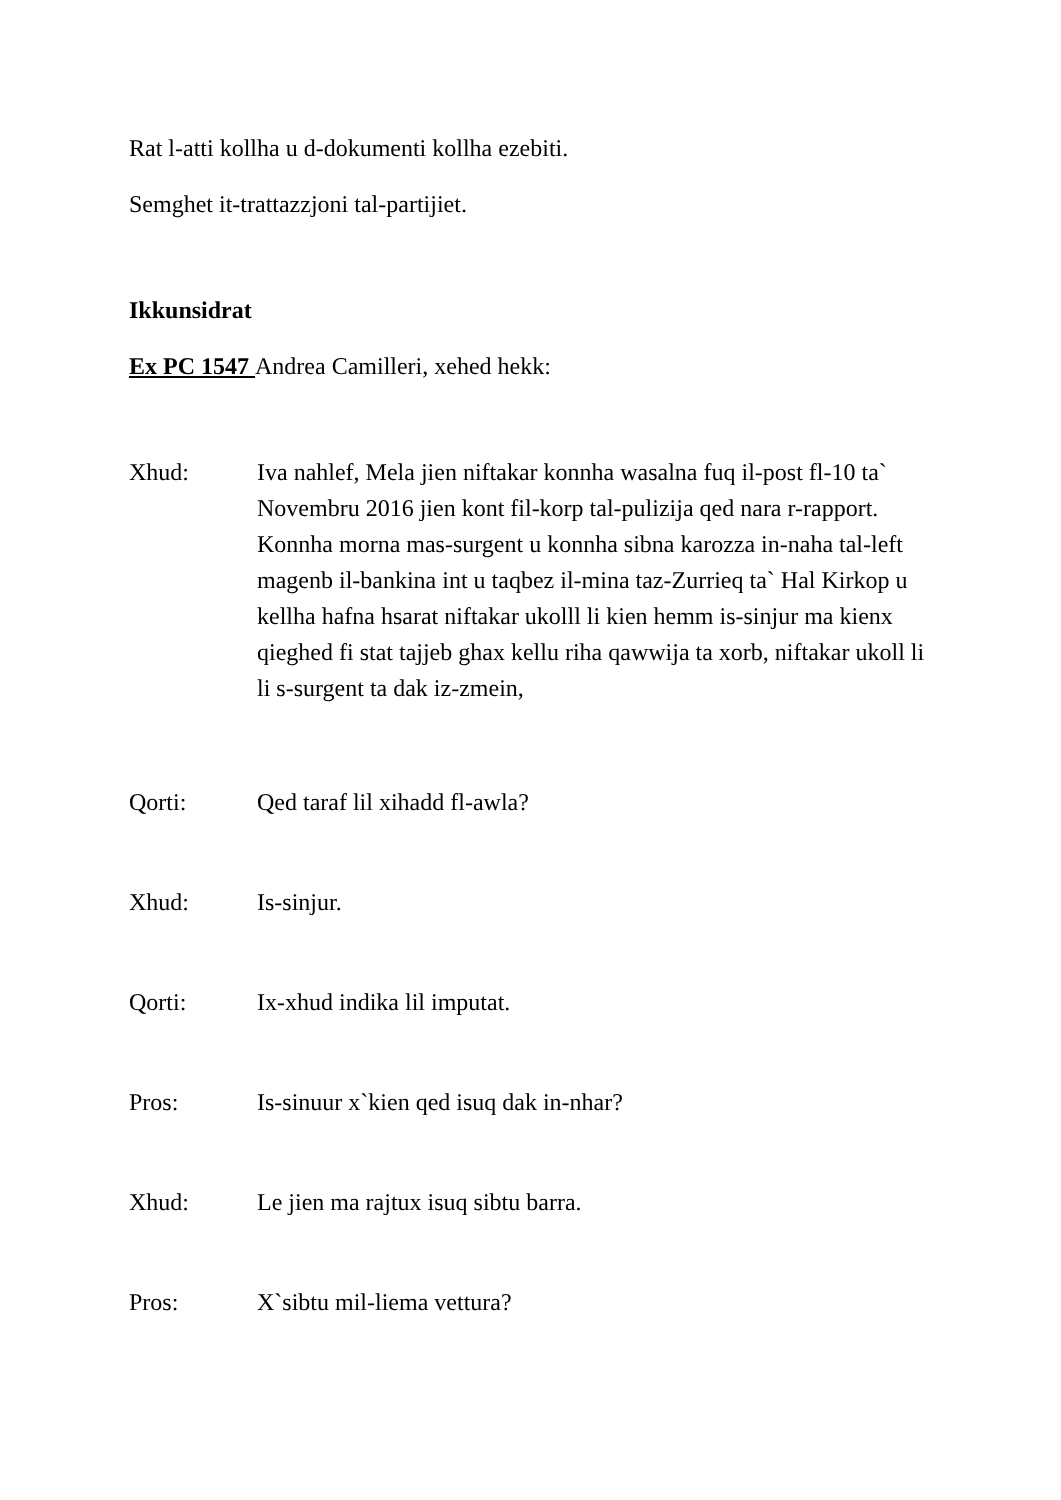Rat l-atti kollha u d-dokumenti kollha ezebiti.
Semghet it-trattazzjoni tal-partijiet.
Ikkunsidrat
Ex PC 1547 Andrea Camilleri, xehed hekk:
Xhud: Iva nahlef, Mela jien niftakar konnha wasalna fuq il-post fl-10 ta` Novembru 2016 jien kont fil-korp tal-pulizija qed nara r-rapport. Konnha morna mas-surgent u konnha sibna karozza in-naha tal-left magenb il-bankina int u taqbez il-mina taz-Zurrieq ta` Hal Kirkop u kellha hafna hsarat niftakar ukolll li kien hemm is-sinjur ma kienx qieghed fi stat tajjeb ghax kellu riha qawwija ta xorb, niftakar ukoll li li s-surgent ta dak iz-zmein,
Qorti: Qed taraf lil xihadd fl-awla?
Xhud: Is-sinjur.
Qorti: Ix-xhud indika lil imputat.
Pros: Is-sinuur x`kien qed isuq dak in-nhar?
Xhud: Le jien ma rajtux isuq sibtu barra.
Pros: X`sibtu mil-liema vettura?